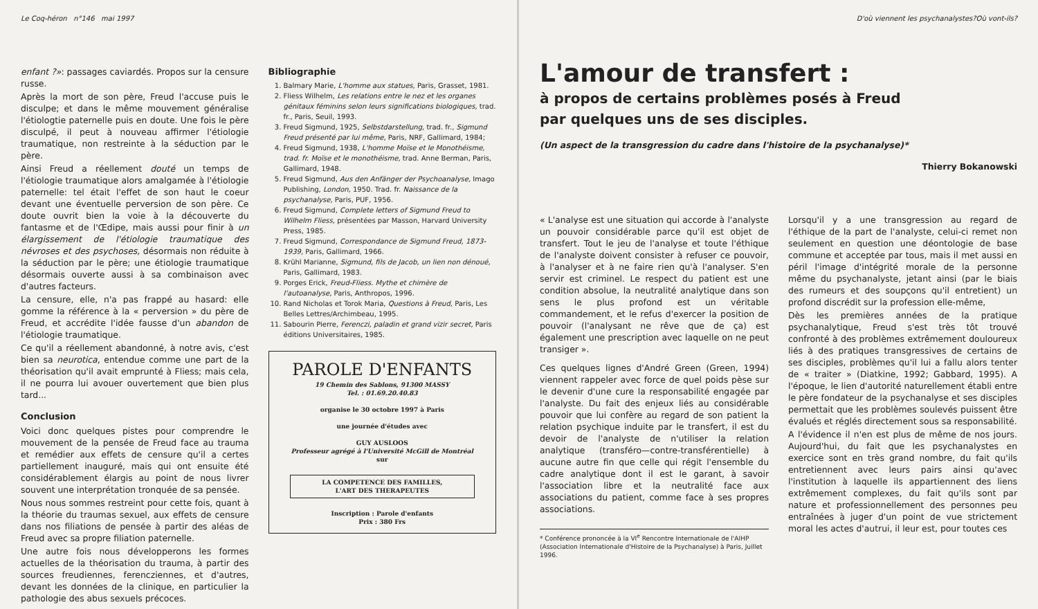Le Coq-héron n°146 mai 1997
enfant ?»: passages caviardés. Propos sur la censure russe.
Après la mort de son père, Freud l'accuse puis le disculpe; et dans le même mouvement généralise l'étiologtie paternelle puis en doute. Une fois le père disculpé, il peut à nouveau affirmer l'étiologie traumatique, non restreinte à la séduction par le père.
Ainsi Freud a réellement douté un temps de l'étiologie traumatique alors amalgamée à l'étiologie paternelle: tel était l'effet de son haut le coeur devant une éventuelle perversion de son père. Ce doute ouvrit bien la voie à la découverte du fantasme et de l'Œdipe, mais aussi pour finir à un élargissement de l'étiologie traumatique des névroses et des psychoses, désormais non réduite à la séduction par le père; une étiologie traumatique désormais ouverte aussi à sa combinaison avec d'autres facteurs.
La censure, elle, n'a pas frappé au hasard: elle gomme la référence à la « perversion » du père de Freud, et accrédite l'idée fausse d'un abandon de l'étiologie traumatique.
Ce qu'il a réellement abandonné, à notre avis, c'est bien sa neurotica, entendue comme une part de la théorisation qu'il avait emprunté à Fliess; mais cela, il ne pourra lui avouer ouvertement que bien plus tard...
Conclusion
Voici donc quelques pistes pour comprendre le mouvement de la pensée de Freud face au trauma et remédier aux effets de censure qu'il a certes partiellement inauguré, mais qui ont ensuite été considérablement élargis au point de nous livrer souvent une interprétation tronquée de sa pensée.
Nous nous sommes restreint pour cette fois, quant à la théorie du traumas sexuel, aux effets de censure dans nos filiations de pensée à partir des aléas de Freud avec sa propre filiation paternelle.
Une autre fois nous développerons les formes actuelles de la théorisation du trauma, à partir des sources freudiennes, ferencziennes, et d'autres, devant les données de la clinique, en particulier la pathologie des abus sexuels précoces.
Bibliographie
1. Balmary Marie, L'homme aux statues, Paris, Grasset, 1981.
2. Fliess Wilhelm, Les relations entre le nez et les organes génitaux féminins selon leurs significations biologiques, trad. fr., Paris, Seuil, 1993.
3. Freud Sigmund, 1925, Selbstdarstellung, trad. fr., Sigmund Freud présenté par lui même, Paris, NRF, Gallimard, 1984;
4. Freud Sigmund, 1938, L'homme Moïse et le Monothéisme, trad. fr. Moïse et le monothéisme, trad. Anne Berman, Paris, Gallimard, 1948.
5. Freud Sigmund, Aus den Anfänger der Psychoanalyse, Imago Publishing, London, 1950. Trad. fr. Naissance de la psychanalyse, Paris, PUF, 1956.
6. Freud Sigmund, Complete letters of Sigmund Freud to Wilhelm Fliess, présentées par Masson, Harvard University Press, 1985.
7. Freud Sigmund, Correspondance de Sigmund Freud, 1873-1939, Paris, Gallimard, 1966.
8. Krühl Marianne, Sigmund, fils de Jacob, un lien non dénoué, Paris, Gallimard, 1983.
9. Porges Erick, Freud-Fliess. Mythe et chimère de l'autoanalyse, Paris, Anthropos, 1996.
10. Rand Nicholas et Torok Maria, Questions à Freud, Paris, Les Belles Lettres/Archimbeau, 1995.
11. Sabourin Pierre, Ferenczi, paladin et grand vizir secret, Paris éditions Universitaires, 1985.
PAROLE D'ENFANTS
19 Chemin des Sablons, 91300 MASSY
Tel. : 01.69.20.40.83
organise le 30 octobre 1997 à Paris
une journée d'études avec
GUY AUSLOOS
Professeur agrégé à l'Université McGill de Montréal
sur
LA COMPETENCE DES FAMILLES,
L'ART DES THERAPEUTES
Inscription : Parole d'enfants
Prix : 380 Frs
D'où viennent les psychanalystes?Où vont-ils?
L'amour de transfert :
à propos de certains problèmes posés à Freud
par quelques uns de ses disciples.
(Un aspect de la transgression du cadre dans l'histoire de la psychanalyse)*
Thierry Bokanowski
« L'analyse est une situation qui accorde à l'analyste un pouvoir considérable parce qu'il est objet de transfert. Tout le jeu de l'analyse et toute l'éthique de l'analyste doivent consister à refuser ce pouvoir, à l'analyser et à ne faire rien qu'à l'analyser. S'en servir est criminel. Le respect du patient est une condition absolue, la neutralité analytique dans son sens le plus profond est un véritable commandement, et le refus d'exercer la position de pouvoir (l'analysant ne rêve que de ça) est également une prescription avec laquelle on ne peut transiger ».
Ces quelques lignes d'André Green (Green, 1994) viennent rappeler avec force de quel poids pèse sur le devenir d'une cure la responsabilité engagée par l'analyste. Du fait des enjeux liés au considérable pouvoir que lui confère au regard de son patient la relation psychique induite par le transfert, il est du devoir de l'analyste de n'utiliser la relation analytique (transféro—contre-transférentielle) à aucune autre fin que celle qui régit l'ensemble du cadre analytique dont il est le garant, à savoir l'association libre et la neutralité face aux associations du patient, comme face à ses propres associations.
* Conférence prononcée à la VI<sup>e</sup> Rencontre Internationale de l'AIHP (Association Internationale d'Histoire de la Psychanalyse) à Paris, Juillet 1996.
Lorsqu'il y a une transgression au regard de l'éthique de la part de l'analyste, celui-ci remet non seulement en question une déontologie de base commune et acceptée par tous, mais il met aussi en péril l'image d'intégrité morale de la personne même du psychanalyste, jetant ainsi (par le biais des rumeurs et des soupçons qu'il entretient) un profond discrédit sur la profession elle-même,
Dès les premières années de la pratique psychanalytique, Freud s'est très tôt trouvé confronté à des problèmes extrêmement douloureux liés à des pratiques transgressives de certains de ses disciples, problèmes qu'il lui a fallu alors tenter de « traiter » (Diatkine, 1992; Gabbard, 1995). A l'époque, le lien d'autorité naturellement établi entre le père fondateur de la psychanalyse et ses disciples permettait que les problèmes soulevés puissent être évalués et réglés directement sous sa responsabilité.
A l'évidence il n'en est plus de même de nos jours. Aujourd'hui, du fait que les psychanalystes en exercice sont en très grand nombre, du fait qu'ils entretiennent avec leurs pairs ainsi qu'avec l'institution à laquelle ils appartiennent des liens extrêmement complexes, du fait qu'ils sont par nature et professionnellement des personnes peu entraînées à juger d'un point de vue strictement moral les actes d'autrui, il leur est, pour toutes ces